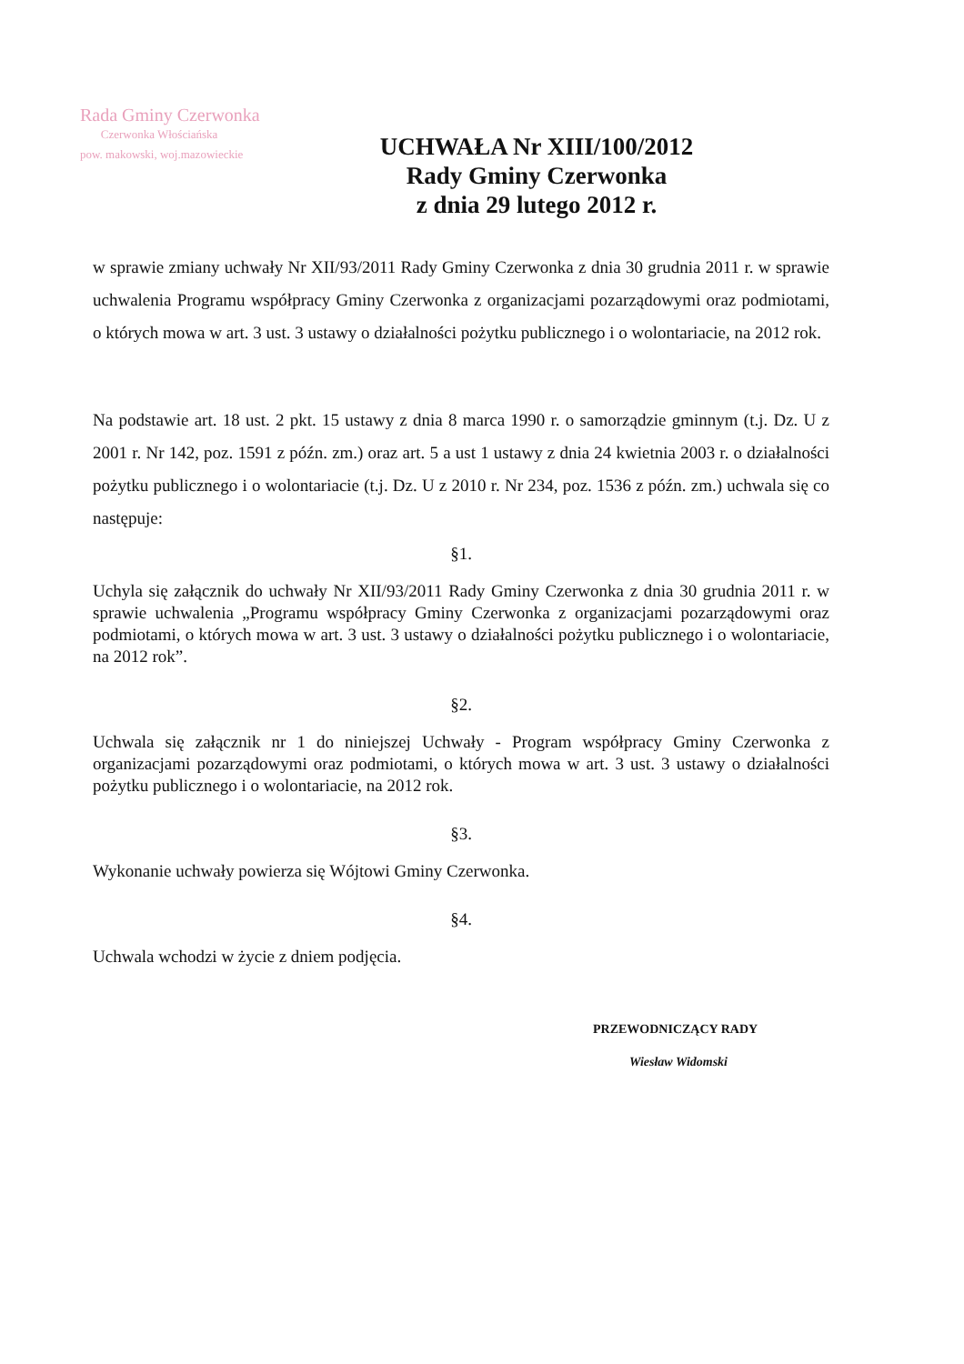Rada Gminy Czerwonka
Czerwonka Włościańska
pow. makowski, woj.mazowieckie
UCHWAŁA Nr XIII/100/2012
Rady Gminy Czerwonka
z dnia 29 lutego 2012 r.
w sprawie zmiany uchwały Nr XII/93/2011 Rady Gminy Czerwonka z dnia 30 grudnia 2011 r. w sprawie uchwalenia Programu współpracy Gminy Czerwonka z organizacjami pozarządowymi oraz podmiotami, o których mowa w art. 3 ust. 3 ustawy o działalności pożytku publicznego i o wolontariacie, na 2012 rok.
Na podstawie art. 18 ust. 2 pkt. 15 ustawy z dnia 8 marca 1990 r. o samorządzie gminnym (t.j. Dz. U z 2001 r. Nr 142, poz. 1591 z późn. zm.) oraz art. 5 a ust 1 ustawy z dnia 24 kwietnia 2003 r. o działalności pożytku publicznego i o wolontariacie (t.j. Dz. U z 2010 r. Nr 234, poz. 1536 z późn. zm.) uchwala się co następuje:
§1.
Uchyla się załącznik do uchwały Nr XII/93/2011 Rady Gminy Czerwonka z dnia 30 grudnia 2011 r. w sprawie uchwalenia „Programu współpracy Gminy Czerwonka z organizacjami pozarządowymi oraz podmiotami, o których mowa w art. 3 ust. 3 ustawy o działalności pożytku publicznego i o wolontariacie, na 2012 rok”.
§2.
Uchwala się załącznik nr 1 do niniejszej Uchwały - Program współpracy Gminy Czerwonka z organizacjami pozarządowymi oraz podmiotami, o których mowa w art. 3 ust. 3 ustawy o działalności pożytku publicznego i o wolontariacie, na 2012 rok.
§3.
Wykonanie uchwały powierza się Wójtowi Gminy Czerwonka.
§4.
Uchwala wchodzi w życie z dniem podjęcia.
PRZEWODNICZĄCY RADY
Wiesław Widomski